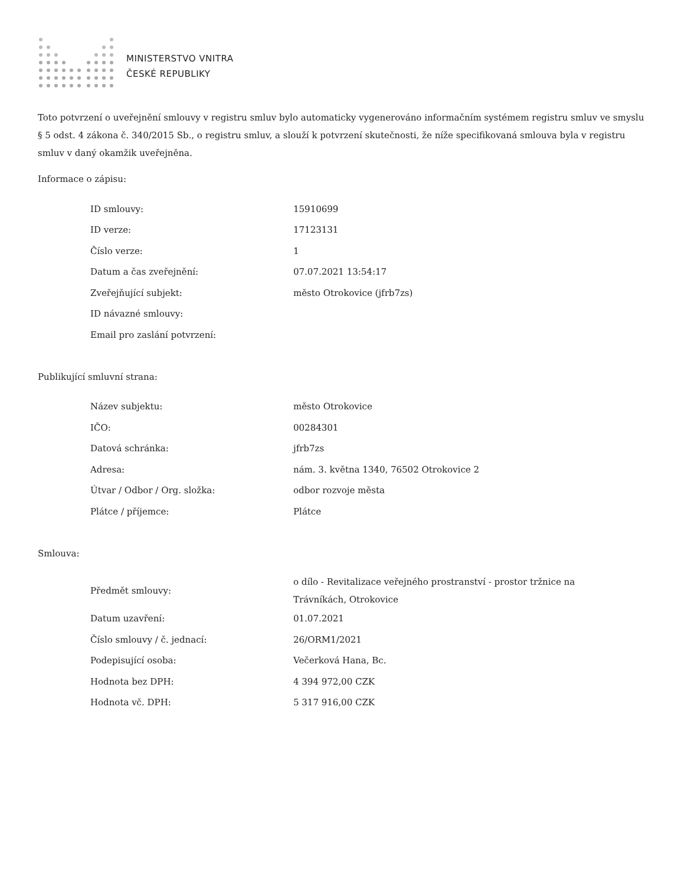.
MINISTERSTVO VNITRA
ČESKÉ REPUBLIKY
Toto potvrzení o uveřejnění smlouvy v registru smluv bylo automaticky vygenerováno informačním systémem registru smluv ve smyslu § 5 odst. 4 zákona č. 340/2015 Sb., o registru smluv, a slouží k potvrzení skutečnosti, že níže specifikovaná smlouva byla v registru smluv v daný okamžik uveřejněna.
Informace o zápisu:
| ID smlouvy: | 15910699 |
| ID verze: | 17123131 |
| Číslo verze: | 1 |
| Datum a čas zveřejnění: | 07.07.2021 13:54:17 |
| Zveřejňující subjekt: | město Otrokovice (jfrb7zs) |
| ID návazné smlouvy: | |
| Email pro zaslání potvrzení: | |
Publikující smluvní strana:
| Název subjektu: | město Otrokovice |
| IČO: | 00284301 |
| Datová schránka: | jfrb7zs |
| Adresa: | nám. 3. května 1340, 76502 Otrokovice 2 |
| Útvar / Odbor / Org. složka: | odbor rozvoje města |
| Plátce / příjemce: | Plátce |
Smlouva:
| Předmět smlouvy: | o dílo - Revitalizace veřejného prostranství - prostor tržnice na Trávníkách, Otrokovice |
| Datum uzavření: | 01.07.2021 |
| Číslo smlouvy / č. jednací: | 26/ORM1/2021 |
| Podepisující osoba: | Večerková Hana, Bc. |
| Hodnota bez DPH: | 4 394 972,00 CZK |
| Hodnota vč. DPH: | 5 317 916,00 CZK |